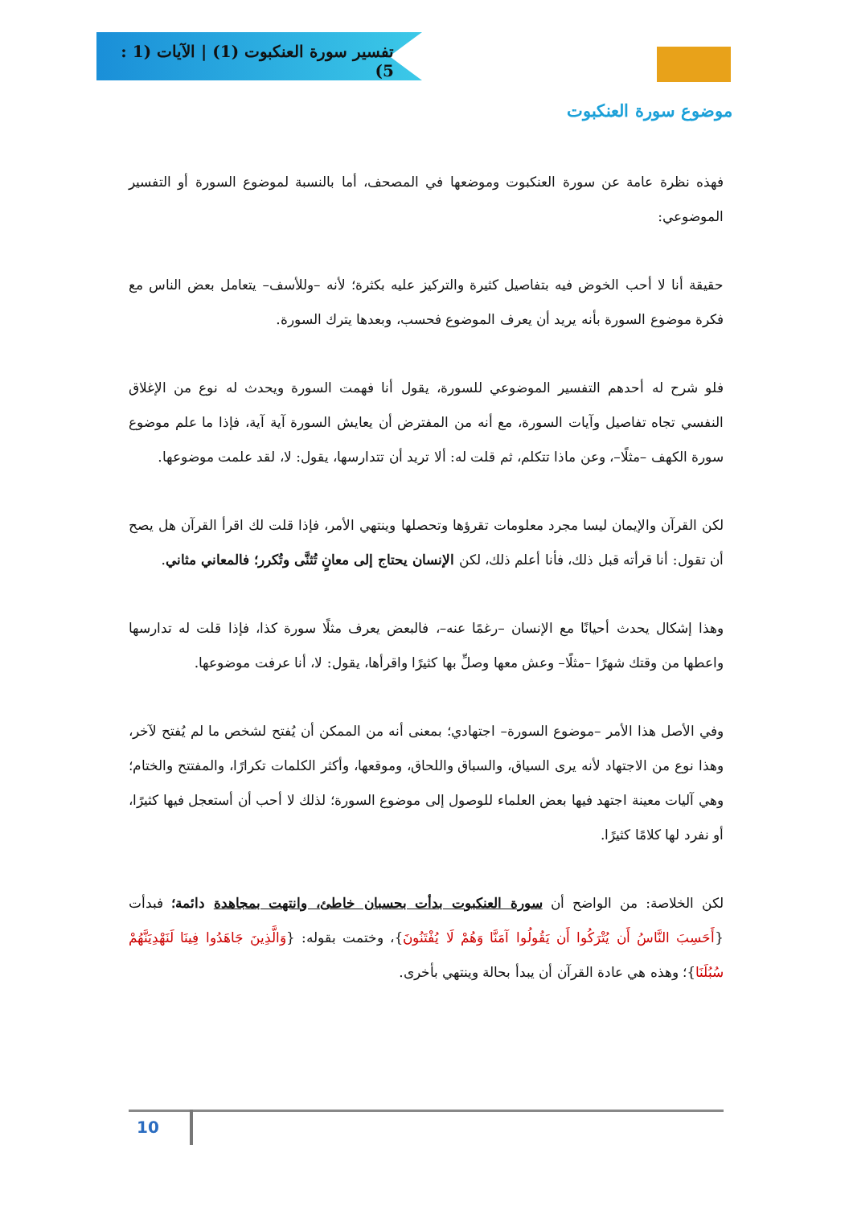تفسير سورة العنكبوت (1) | الآيات (1 : 5)
موضوع سورة العنكبوت
فهذه نظرة عامة عن سورة العنكبوت وموضعها في المصحف، أما بالنسبة لموضوع السورة أو التفسير الموضوعي:
حقيقة أنا لا أحب الخوض فيه بتفاصيل كثيرة والتركيز عليه بكثرة؛ لأنه –وللأسف– يتعامل بعض الناس مع فكرة موضوع السورة بأنه يريد أن يعرف الموضوع فحسب، وبعدها يترك السورة.
فلو شرح له أحدهم التفسير الموضوعي للسورة، يقول أنا فهمت السورة ويحدث له نوع من الإغلاق النفسي تجاه تفاصيل وآيات السورة، مع أنه من المفترض أن يعايش السورة آية آية، فإذا ما علم موضوع سورة الكهف –مثلًا–، وعن ماذا تتكلم، ثم قلت له: ألا تريد أن تتدارسها، يقول: لا، لقد علمت موضوعها.
لكن القرآن والإيمان ليسا مجرد معلومات تقرؤها وتحصلها وينتهي الأمر، فإذا قلت لك اقرأ القرآن هل يصح أن تقول: أنا قرأته قبل ذلك، فأنا أعلم ذلك، لكن الإنسان يحتاج إلى معانٍ تُثنَّى وتُكرر؛ فالمعاني مثاني.
وهذا إشكال يحدث أحيانًا مع الإنسان –رغمًا عنه–، فالبعض يعرف مثلًا سورة كذا، فإذا قلت له تدارسها واعطها من وقتك شهرًا –مثلًا– وعش معها وصلِّ بها كثيرًا واقرأها، يقول: لا، أنا عرفت موضوعها.
وفي الأصل هذا الأمر –موضوع السورة– اجتهادي؛ بمعنى أنه من الممكن أن يُفتح لشخص ما لم يُفتح لآخر، وهذا نوع من الاجتهاد لأنه يرى السياق، والسباق واللحاق، وموقعها، وأكثر الكلمات تكرارًا، والمفتتح والختام؛ وهي آليات معينة اجتهد فيها بعض العلماء للوصول إلى موضوع السورة؛ لذلك لا أحب أن أستعجل فيها كثيرًا، أو نفرد لها كلامًا كثيرًا.
لكن الخلاصة: من الواضح أن سورة العنكبوت بدأت بحسبان خاطئ، وانتهت بمجاهدة دائمة؛ فبدأت {أَحَسِبَ النَّاسُ أَن يُتْرَكُوا أَن يَقُولُوا آمَنَّا وَهُمْ لَا يُفْتَنُونَ}، وختمت بقوله: {وَالَّذِينَ جَاهَدُوا فِينَا لَنَهْدِيَنَّهُمْ سُبُلَنَا}؛ وهذه هي عادة القرآن أن يبدأ بحالة وينتهي بأخرى.
10